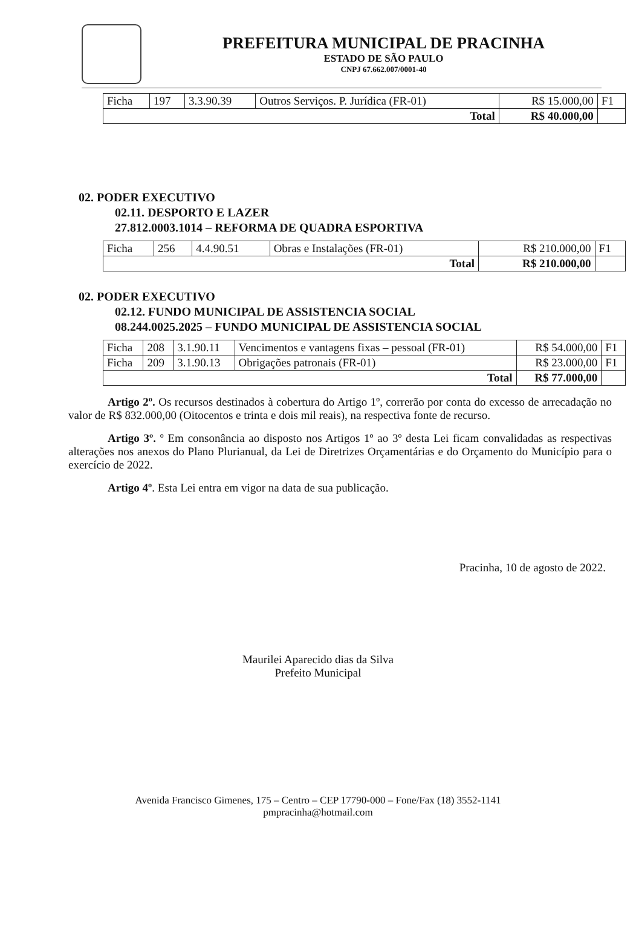PREFEITURA MUNICIPAL DE PRACINHA
ESTADO DE SÃO PAULO
CNPJ 67.662.007/0001-40
| Ficha | 197 | 3.3.90.39 | Outros Serviços. P. Jurídica (FR-01) | R$ 15.000,00 | F1 |
| Total | | | | R$ 40.000,00 | |
02. PODER EXECUTIVO
02.11. DESPORTO E LAZER
27.812.0003.1014 – REFORMA DE QUADRA ESPORTIVA
| Ficha | 256 | 4.4.90.51 | Obras e Instalações (FR-01) | R$ 210.000,00 | F1 |
| Total | | | | R$ 210.000,00 | |
02. PODER EXECUTIVO
02.12. FUNDO MUNICIPAL DE ASSISTENCIA SOCIAL
08.244.0025.2025 – FUNDO MUNICIPAL DE ASSISTENCIA SOCIAL
| Ficha | 208 | 3.1.90.11 | Vencimentos e vantagens fixas – pessoal (FR-01) | R$ 54.000,00 | F1 |
| Ficha | 209 | 3.1.90.13 | Obrigações patronais (FR-01) | R$ 23.000,00 | F1 |
| Total | | | | R$ 77.000,00 | |
Artigo 2º. Os recursos destinados à cobertura do Artigo 1º, correrão por conta do excesso de arrecadação no valor de R$ 832.000,00 (Oitocentos e trinta e dois mil reais), na respectiva fonte de recurso.
Artigo 3º. º Em consonância ao disposto nos Artigos 1º ao 3º desta Lei ficam convalidadas as respectivas alterações nos anexos do Plano Plurianual, da Lei de Diretrizes Orçamentárias e do Orçamento do Município para o exercício de 2022.
Artigo 4º. Esta Lei entra em vigor na data de sua publicação.
Pracinha, 10 de agosto de 2022.
Maurilei Aparecido dias da Silva
Prefeito Municipal
Avenida Francisco Gimenes, 175 – Centro – CEP 17790-000 – Fone/Fax (18) 3552-1141
pmpracinha@hotmail.com